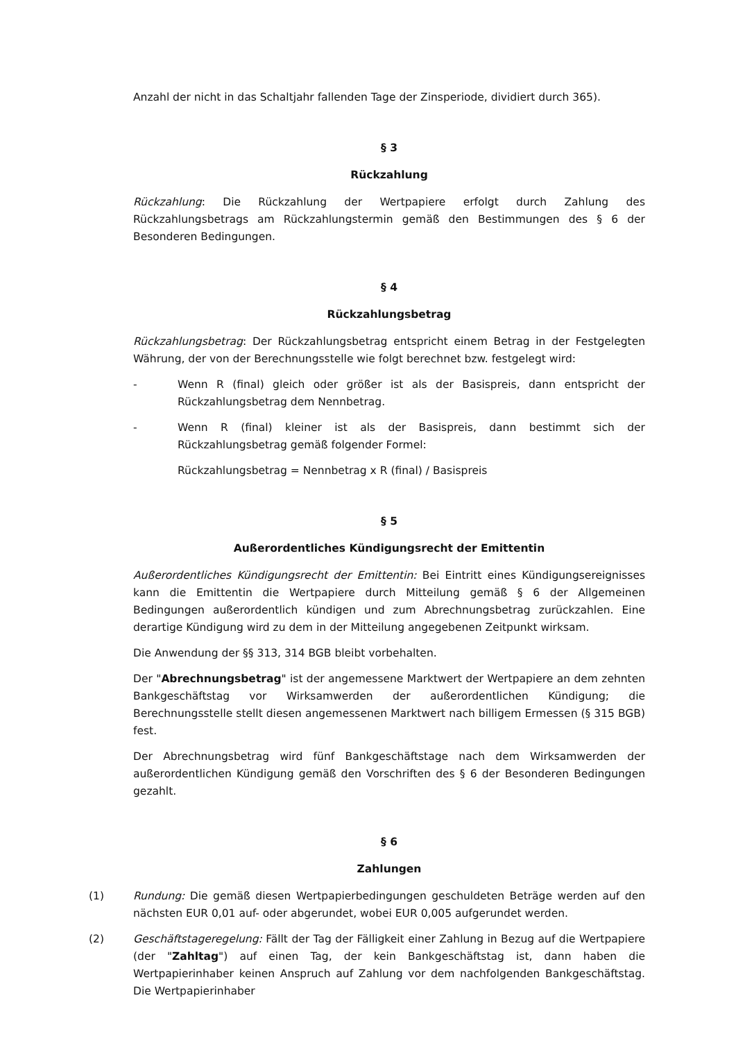Anzahl der nicht in das Schaltjahr fallenden Tage der Zinsperiode, dividiert durch 365).
§ 3
Rückzahlung
Rückzahlung: Die Rückzahlung der Wertpapiere erfolgt durch Zahlung des Rückzahlungsbetrags am Rückzahlungstermin gemäß den Bestimmungen des § 6 der Besonderen Bedingungen.
§ 4
Rückzahlungsbetrag
Rückzahlungsbetrag: Der Rückzahlungsbetrag entspricht einem Betrag in der Festgelegten Währung, der von der Berechnungsstelle wie folgt berechnet bzw. festgelegt wird:
- Wenn R (final) gleich oder größer ist als der Basispreis, dann entspricht der Rückzahlungsbetrag dem Nennbetrag.
- Wenn R (final) kleiner ist als der Basispreis, dann bestimmt sich der Rückzahlungsbetrag gemäß folgender Formel:
Rückzahlungsbetrag = Nennbetrag x R (final) / Basispreis
§ 5
Außerordentliches Kündigungsrecht der Emittentin
Außerordentliches Kündigungsrecht der Emittentin: Bei Eintritt eines Kündigungsereignisses kann die Emittentin die Wertpapiere durch Mitteilung gemäß § 6 der Allgemeinen Bedingungen außerordentlich kündigen und zum Abrechnungsbetrag zurückzahlen. Eine derartige Kündigung wird zu dem in der Mitteilung angegebenen Zeitpunkt wirksam.
Die Anwendung der §§ 313, 314 BGB bleibt vorbehalten.
Der "Abrechnungsbetrag" ist der angemessene Marktwert der Wertpapiere an dem zehnten Bankgeschäftstag vor Wirksamwerden der außerordentlichen Kündigung; die Berechnungsstelle stellt diesen angemessenen Marktwert nach billigem Ermessen (§ 315 BGB) fest.
Der Abrechnungsbetrag wird fünf Bankgeschäftstage nach dem Wirksamwerden der außerordentlichen Kündigung gemäß den Vorschriften des § 6 der Besonderen Bedingungen gezahlt.
§ 6
Zahlungen
(1) Rundung: Die gemäß diesen Wertpapierbedingungen geschuldeten Beträge werden auf den nächsten EUR 0,01 auf- oder abgerundet, wobei EUR 0,005 aufgerundet werden.
(2) Geschäftstageregelung: Fällt der Tag der Fälligkeit einer Zahlung in Bezug auf die Wertpapiere (der "Zahltag") auf einen Tag, der kein Bankgeschäftstag ist, dann haben die Wertpapierinhaber keinen Anspruch auf Zahlung vor dem nachfolgenden Bankgeschäftstag. Die Wertpapierinhaber